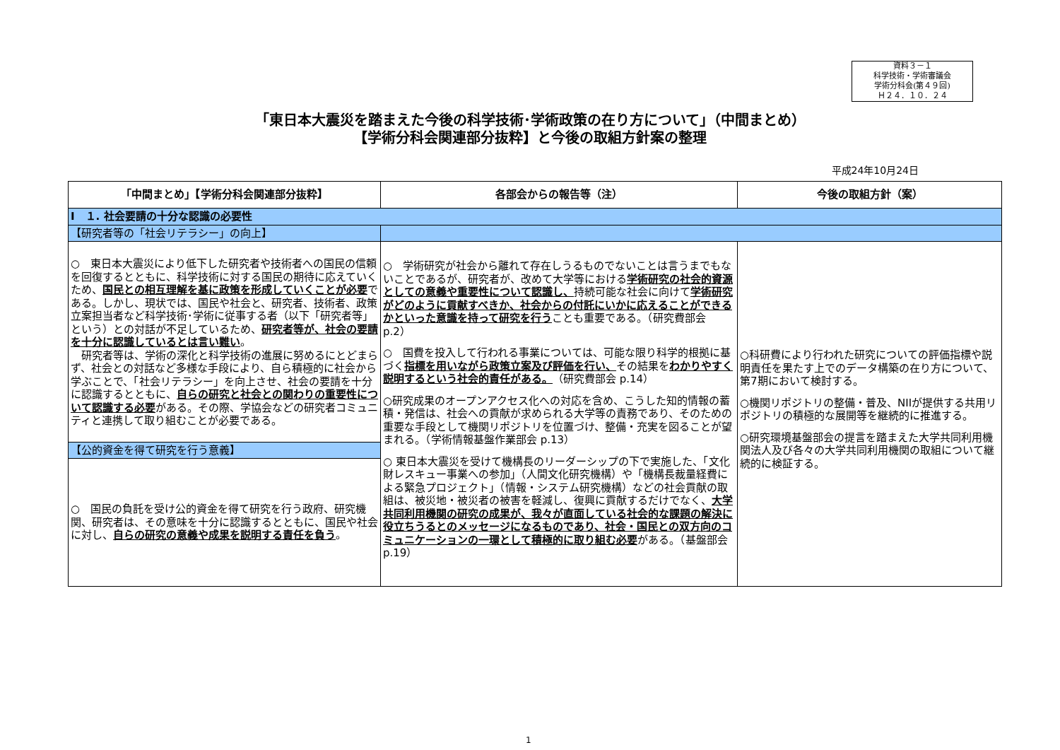資料３－１
科学技術・学術審議会
学術分科会(第４９回)
Ｈ２４．１０．２４
「東日本大震災を踏まえた今後の科学技術･学術政策の在り方について」（中間まとめ）
【学術分科会関連部分抜粋】と今後の取組方針案の整理
平成24年10月24日
| 「中間まとめ」【学術分科会関連部分抜粋】 | 各部会からの報告等（注） | 今後の取組方針（案） |
| --- | --- | --- |
| Ⅰ １. 社会要請の十分な認識の必要性 | | |
| 【研究者等の「社会リテラシー」の向上】 | | |
| ○ 東日本大震災により低下した研究者や技術者への国民の信頼を回復するとともに、科学技術に対する国民の期待に応えていくため、 国民との相互理解を基に政策を形成していくことが必要 である。しかし、現状では、国民や社会と、研究者、技術者、政策立案担当者など科学技術･学術に従事する者（以下「研究者等」という）との対話が不足しているため、 研究者等が、社会の要請を十分に認識しているとは言い難い 。 研究者等は、学術の深化と科学技術の進展に努めるにとどまらず、社会との対話など多様な手段により、自ら積極的に社会から学ぶことで、「社会リテラシー」を向上させ、社会の要請を十分に認識するとともに、 自らの研究と社会との関わりの重要性について認識する必要 がある。その際、学協会などの研究者コミュニティと連携して取り組むことが必要である。 【公的資金を得て研究を行う意義】 ○ 国民の負託を受け公的資金を得て研究を行う政府、研究機関、研究者は、その意味を十分に認識するとともに、国民や社会に対し、 自らの研究の意義や成果を説明する責任を負う 。 | ○ 学術研究が社会から離れて存在しうるものでないことは言うまでもないことであるが、研究者が、改めて大学等における 学術研究の社会的資源としての意義や重要性について認識し、 持続可能な社会に向けて 学術研究がどのように貢献すべきか、社会からの付託にいかに応えることができるかといった意識を持って研究を行う ことも重要である。（研究費部会 p.2） ○ 国費を投入して行われる事業については、可能な限り科学的根拠に基づく 指標を用いながら政策立案及び評価を行い、 その結果を わかりやすく説明するという社会的責任がある。 （研究費部会 p.14） ○研究成果のオープンアクセス化への対応を含め、こうした知的情報の蓄積・発信は、社会への貢献が求められる大学等の責務であり、そのための重要な手段として機関リポジトリを位置づけ、整備・充実を図ることが望まれる。（学術情報基盤作業部会 p.13） ○ 東日本大震災を受けて機構長のリーダーシップの下で実施した、「文化財レスキュー事業への参加」（人間文化研究機構）や「機構長裁量経費による緊急プロジェクト」（情報・システム研究機構）などの社会貢献の取組は、被災地・被災者の被害を軽減し、復興に貢献するだけでなく、 大学共同利用機関の研究の成果が、我々が直面している社会的な課題の解決に役立ちうるとのメッセージになるものであり、社会・国民との双方向のコミュニケーションの一環として積極的に取り組む必要 がある。（基盤部会p.19） | ○科研費により行われた研究についての評価指標や説明責任を果たす上でのデータ構築の在り方について、第7期において検討する。 ○機関リポジトリの整備・普及、NIIが提供する共用リポジトリの積極的な展開等を継続的に推進する。 ○研究環境基盤部会の提言を踏まえた大学共同利用機関法人及び各々の大学共同利用機関の取組について継続的に検証する。 |
1